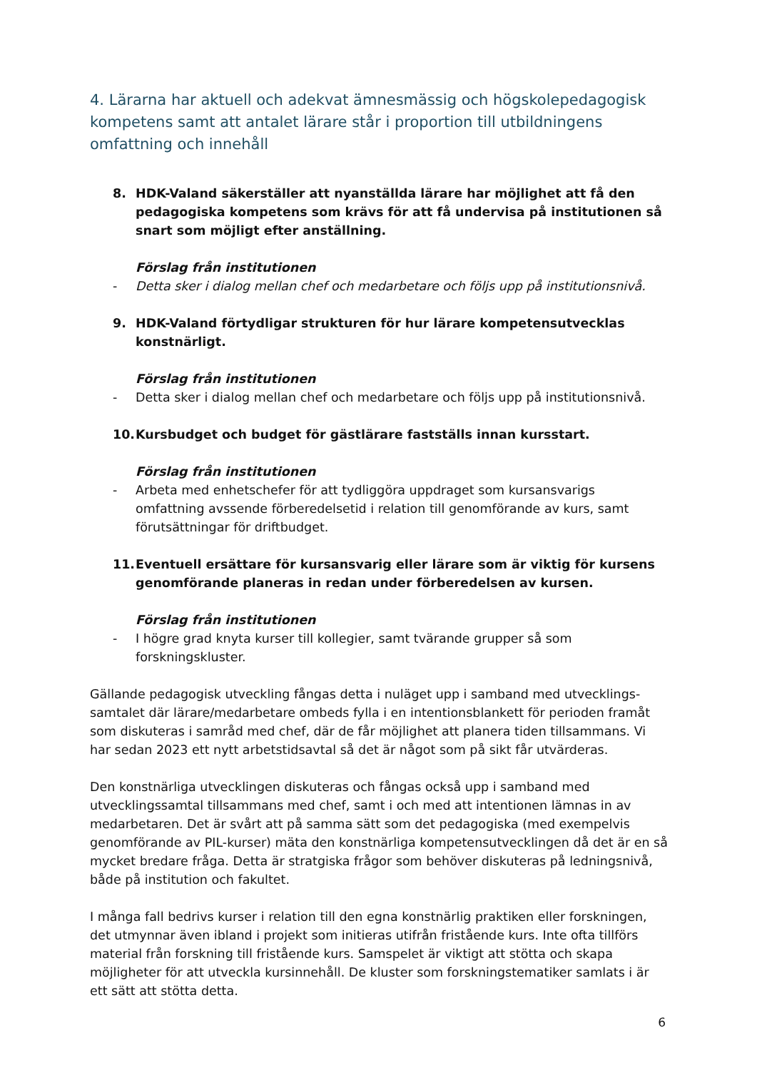4. Lärarna har aktuell och adekvat ämnesmässig och högskolepedagogisk kompetens samt att antalet lärare står i proportion till utbildningens omfattning och innehåll
8. HDK-Valand säkerställer att nyanställda lärare har möjlighet att få den pedagogiska kompetens som krävs för att få undervisa på institutionen så snart som möjligt efter anställning.
Förslag från institutionen
- Detta sker i dialog mellan chef och medarbetare och följs upp på institutionsnivå.
9. HDK-Valand förtydligar strukturen för hur lärare kompetensutvecklas konstnärligt.
Förslag från institutionen
- Detta sker i dialog mellan chef och medarbetare och följs upp på institutionsnivå.
10. Kursbudget och budget för gästlärare fastställs innan kursstart.
Förslag från institutionen
- Arbeta med enhetschefer för att tydliggöra uppdraget som kursansvarigs omfattning avssende förberedelsetid i relation till genomförande av kurs, samt förutsättningar för driftbudget.
11. Eventuell ersättare för kursansvarig eller lärare som är viktig för kursens genomförande planeras in redan under förberedelsen av kursen.
Förslag från institutionen
- I högre grad knyta kurser till kollegier, samt tvärande grupper så som forskningskluster.
Gällande pedagogisk utveckling fångas detta i nuläget upp i samband med utvecklings-samtalet där lärare/medarbetare ombeds fylla i en intentionsblankett för perioden framåt som diskuteras i samråd med chef, där de får möjlighet att planera tiden tillsammans. Vi har sedan 2023 ett nytt arbetstidsavtal så det är något som på sikt får utvärderas.
Den konstnärliga utvecklingen diskuteras och fångas också upp i samband med utvecklingssamtal tillsammans med chef, samt i och med att intentionen lämnas in av medarbetaren. Det är svårt att på samma sätt som det pedagogiska (med exempelvis genomförande av PIL-kurser) mäta den konstnärliga kompetensutvecklingen då det är en så mycket bredare fråga. Detta är stratgiska frågor som behöver diskuteras på ledningsnivå, både på institution och fakultet.
I många fall bedrivs kurser i relation till den egna konstnärlig praktiken eller forskningen, det utmynnar även ibland i projekt som initieras utifrån fristående kurs. Inte ofta tillförs material från forskning till fristående kurs. Samspelet är viktigt att stötta och skapa möjligheter för att utveckla kursinnehåll. De kluster som forskningstematiker samlats i är ett sätt att stötta detta.
6